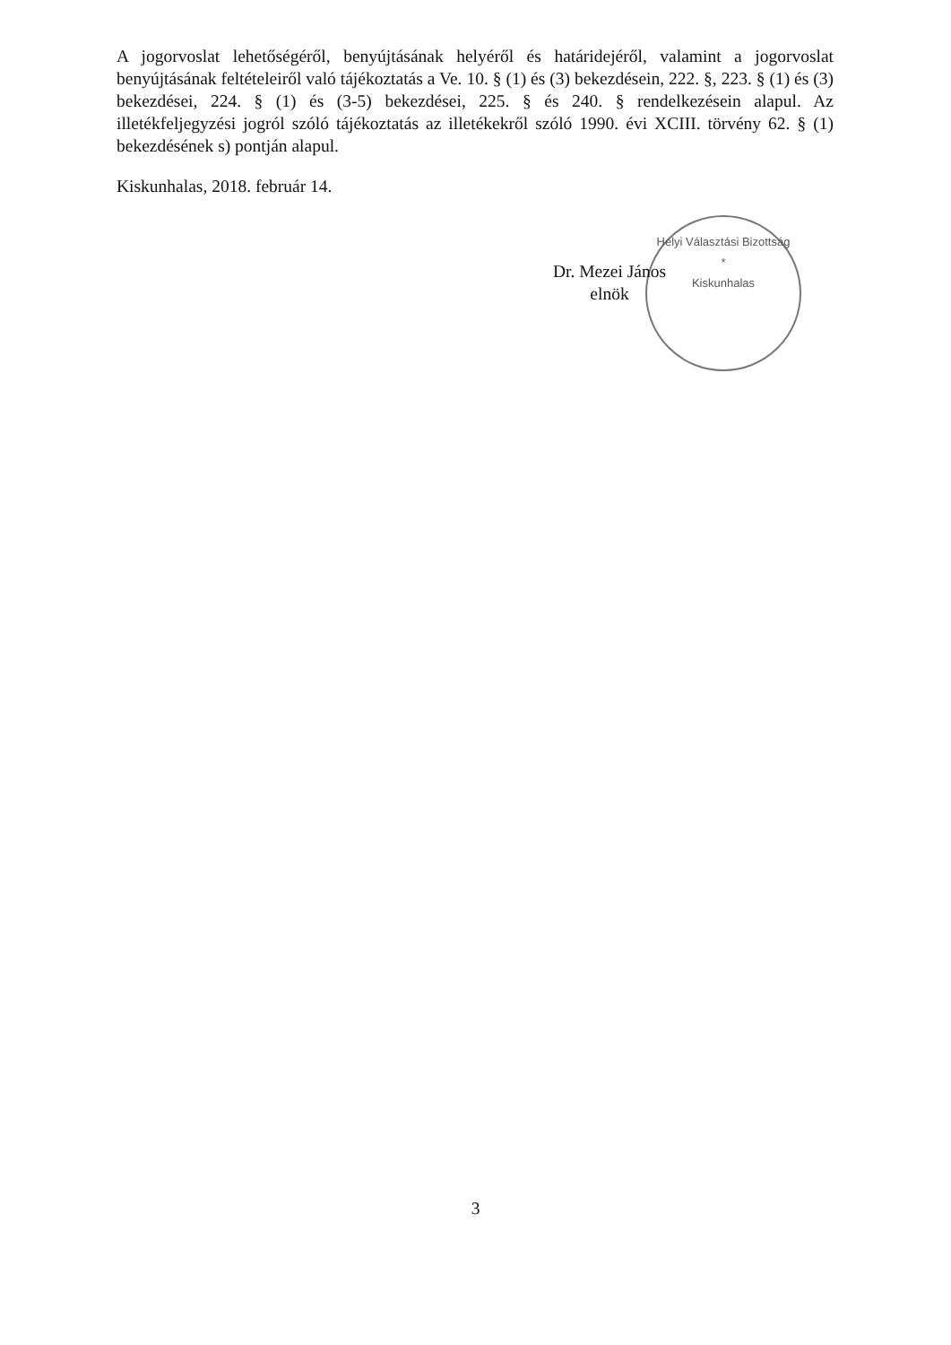Helyi Választási Bizottság
*
Kiskunhalas
A jogorvoslat lehetőségéről, benyújtásának helyéről és határidejéről, valamint a jogorvoslat benyújtásának feltételeiről való tájékoztatás a Ve. 10. § (1) és (3) bekezdésein, 222. §, 223. § (1) és (3) bekezdései, 224. § (1) és (3-5) bekezdései, 225. § és 240. § rendelkezésein alapul. Az illetékfeljegyzési jogról szóló tájékoztatás az illetékekről szóló 1990. évi XCIII. törvény 62. § (1) bekezdésének s) pontján alapul.
Kiskunhalas, 2018. február 14.
Dr. Mezei János
elnök
3